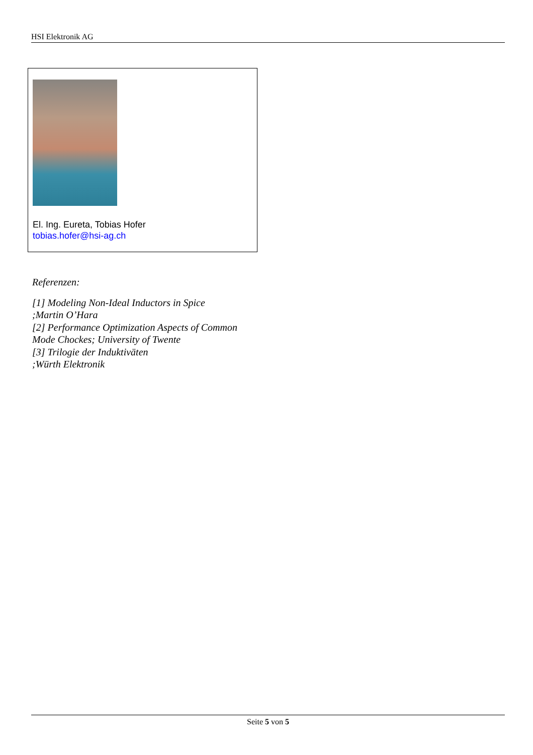HSI Elektronik AG
El. Ing. Eureta, Tobias Hofer
tobias.hofer@hsi-ag.ch
Referenzen:
[1] Modeling Non-Ideal Inductors in Spice
;Martin O’Hara
[2] Performance Optimization Aspects of Common Mode Chockes; University of Twente
[3] Trilogie der Induktiväten
;Würth Elektronik
Seite 5 von 5